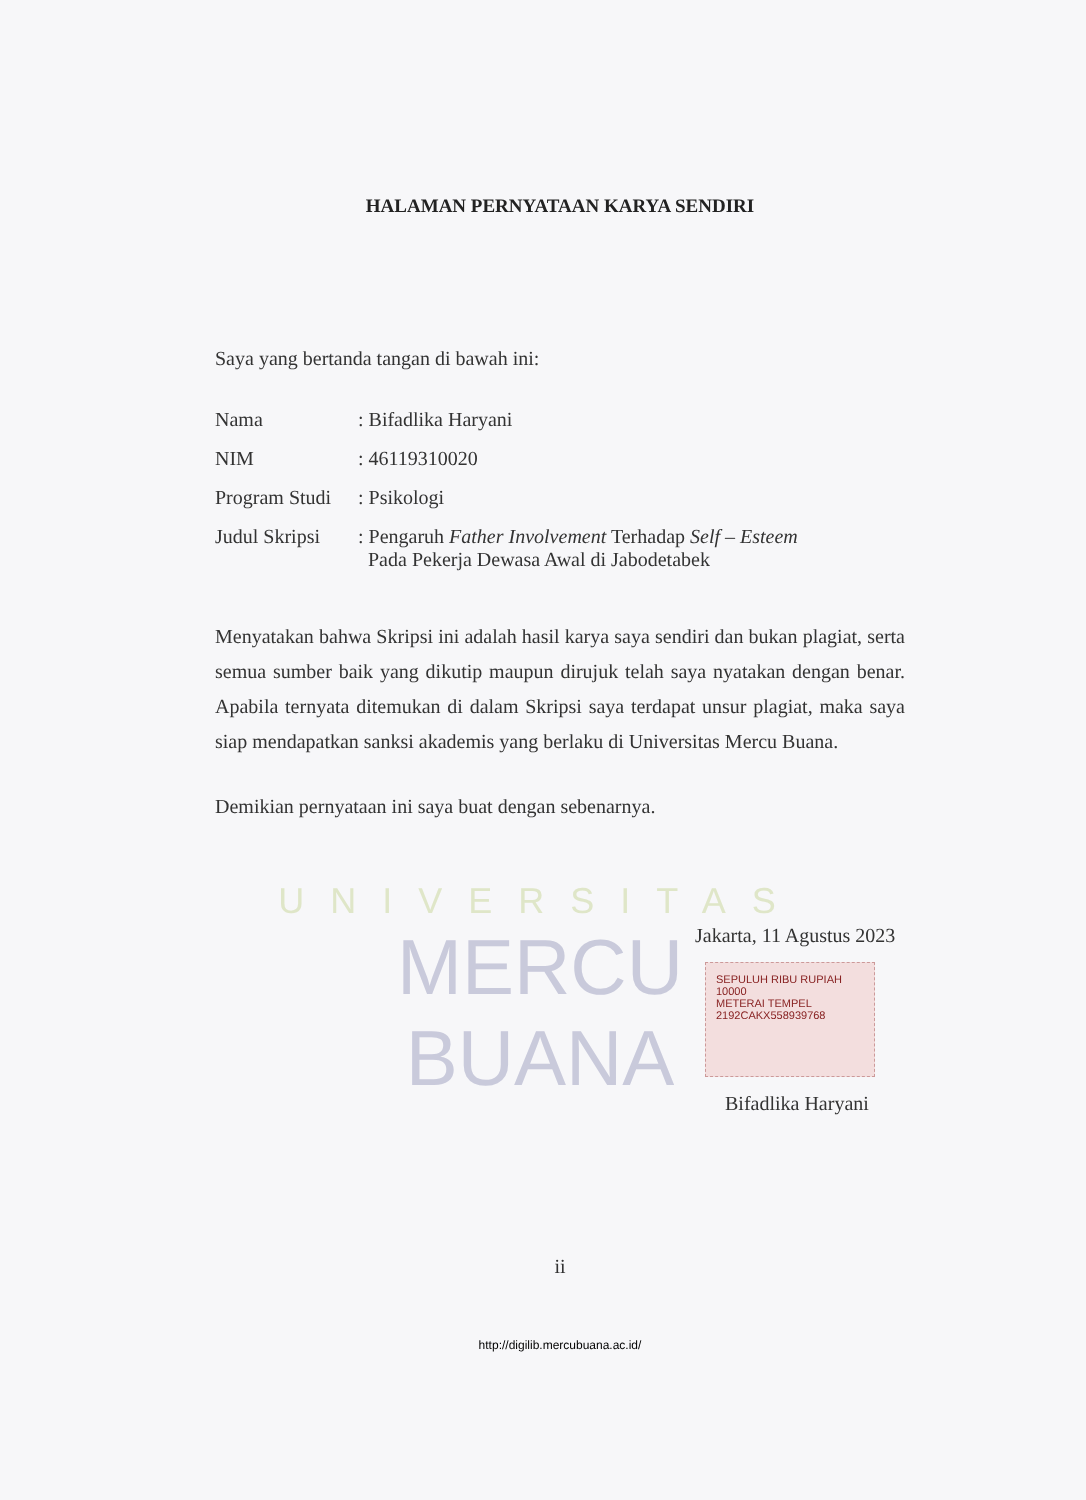UNIVERSITAS
MERCU BUANA
HALAMAN PERNYATAAN KARYA SENDIRI
Saya yang bertanda tangan di bawah ini:
| Nama | : Bifadlika Haryani |
| NIM | : 46119310020 |
| Program Studi | : Psikologi |
| Judul Skripsi | : Pengaruh Father Involvement Terhadap Self – Esteem Pada Pekerja Dewasa Awal di Jabodetabek |
Menyatakan bahwa Skripsi ini adalah hasil karya saya sendiri dan bukan plagiat, serta semua sumber baik yang dikutip maupun dirujuk telah saya nyatakan dengan benar. Apabila ternyata ditemukan di dalam Skripsi saya terdapat unsur plagiat, maka saya siap mendapatkan sanksi akademis yang berlaku di Universitas Mercu Buana.
Demikian pernyataan ini saya buat dengan sebenarnya.
Jakarta, 11 Agustus 2023
SEPULUH RIBU RUPIAH 10000
METERAI TEMPEL
2192CAKX558939768
Bifadlika Haryani
ii
http://digilib.mercubuana.ac.id/